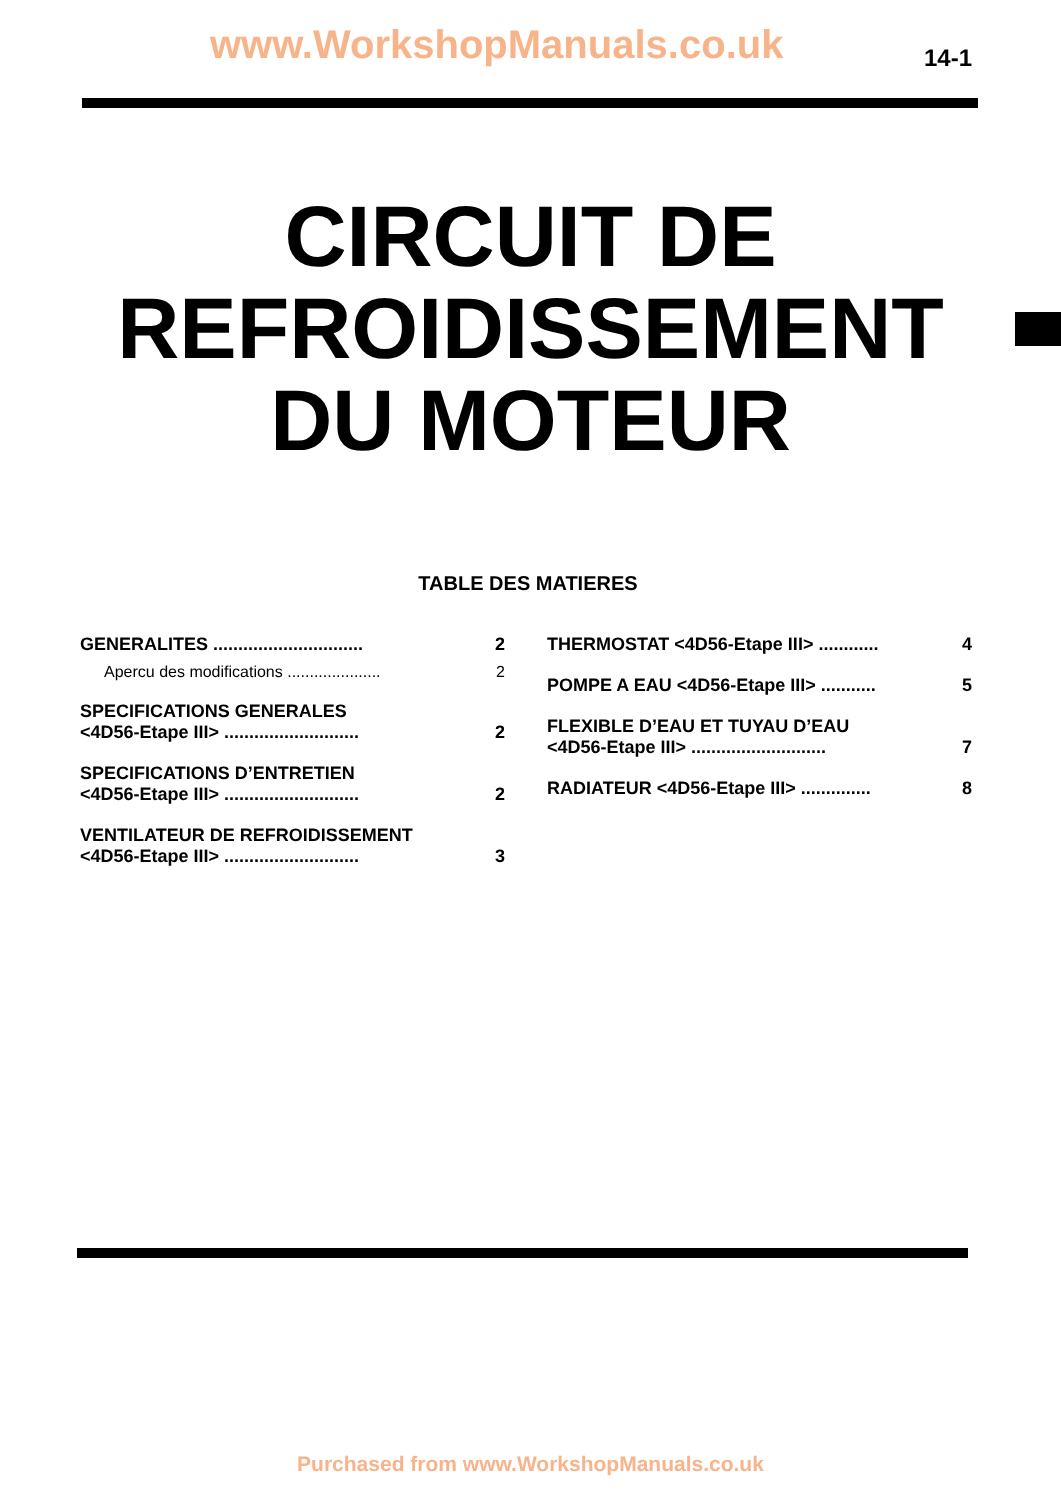www.WorkshopManuals.co.uk 14-1
CIRCUIT DE
REFROIDISSEMENT
DU MOTEUR
TABLE DES MATIERES
GENERALITES .............................. 2
Apercu des modifications ..................... 2
SPECIFICATIONS GENERALES
<4D56-Etape III> ........................... 2
SPECIFICATIONS D’ENTRETIEN
<4D56-Etape III> ........................... 2
VENTILATEUR DE REFROIDISSEMENT
<4D56-Etape III> ........................... 3
THERMOSTAT <4D56-Etape III> ............ 4
POMPE A EAU <4D56-Etape III> ........... 5
FLEXIBLE D’EAU ET TUYAU D’EAU
<4D56-Etape III> ........................... 7
RADIATEUR <4D56-Etape III> .............. 8
Purchased from www.WorkshopManuals.co.uk